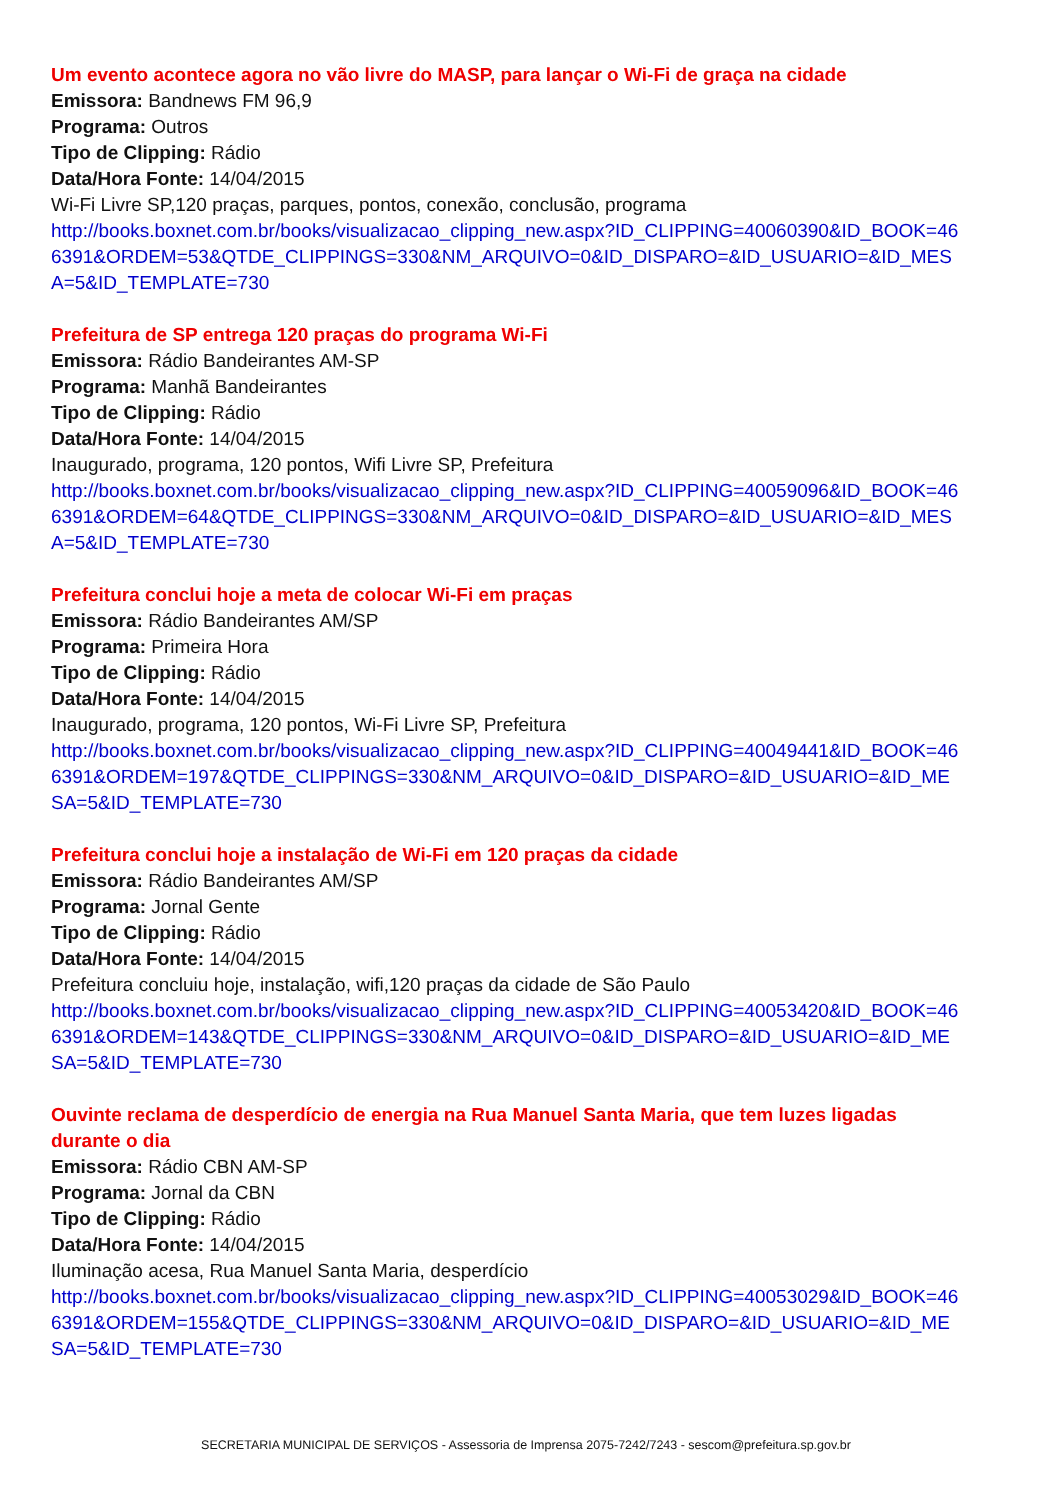Um evento acontece agora no vão livre do MASP, para lançar o Wi-Fi de graça na cidade
Emissora: Bandnews FM 96,9
Programa: Outros
Tipo de Clipping: Rádio
Data/Hora Fonte: 14/04/2015
Wi-Fi Livre SP,120 praças, parques, pontos, conexão, conclusão, programa
http://books.boxnet.com.br/books/visualizacao_clipping_new.aspx?ID_CLIPPING=40060390&ID_BOOK=466391&ORDEM=53&QTDE_CLIPPINGS=330&NM_ARQUIVO=0&ID_DISPARO=&ID_USUARIO=&ID_MESA=5&ID_TEMPLATE=730
Prefeitura de SP entrega 120 praças do programa Wi-Fi
Emissora: Rádio Bandeirantes AM-SP
Programa: Manhã Bandeirantes
Tipo de Clipping: Rádio
Data/Hora Fonte: 14/04/2015
Inaugurado, programa, 120 pontos, Wifi Livre SP, Prefeitura
http://books.boxnet.com.br/books/visualizacao_clipping_new.aspx?ID_CLIPPING=40059096&ID_BOOK=466391&ORDEM=64&QTDE_CLIPPINGS=330&NM_ARQUIVO=0&ID_DISPARO=&ID_USUARIO=&ID_MESA=5&ID_TEMPLATE=730
Prefeitura conclui hoje a meta de colocar Wi-Fi em praças
Emissora: Rádio Bandeirantes AM/SP
Programa: Primeira Hora
Tipo de Clipping: Rádio
Data/Hora Fonte: 14/04/2015
Inaugurado, programa, 120 pontos, Wi-Fi Livre SP, Prefeitura
http://books.boxnet.com.br/books/visualizacao_clipping_new.aspx?ID_CLIPPING=40049441&ID_BOOK=466391&ORDEM=197&QTDE_CLIPPINGS=330&NM_ARQUIVO=0&ID_DISPARO=&ID_USUARIO=&ID_MESA=5&ID_TEMPLATE=730
Prefeitura conclui hoje a instalação de Wi-Fi em 120 praças da cidade
Emissora: Rádio Bandeirantes AM/SP
Programa: Jornal Gente
Tipo de Clipping: Rádio
Data/Hora Fonte: 14/04/2015
Prefeitura concluiu hoje, instalação, wifi,120 praças da cidade de São Paulo
http://books.boxnet.com.br/books/visualizacao_clipping_new.aspx?ID_CLIPPING=40053420&ID_BOOK=466391&ORDEM=143&QTDE_CLIPPINGS=330&NM_ARQUIVO=0&ID_DISPARO=&ID_USUARIO=&ID_MESA=5&ID_TEMPLATE=730
Ouvinte reclama de desperdício de energia na Rua Manuel Santa Maria, que tem luzes ligadas durante o dia
Emissora: Rádio CBN AM-SP
Programa: Jornal da CBN
Tipo de Clipping: Rádio
Data/Hora Fonte: 14/04/2015
Iluminação acesa, Rua Manuel Santa Maria, desperdício
http://books.boxnet.com.br/books/visualizacao_clipping_new.aspx?ID_CLIPPING=40053029&ID_BOOK=466391&ORDEM=155&QTDE_CLIPPINGS=330&NM_ARQUIVO=0&ID_DISPARO=&ID_USUARIO=&ID_MESA=5&ID_TEMPLATE=730
SECRETARIA MUNICIPAL DE SERVIÇOS - Assessoria de Imprensa 2075-7242/7243 - sescom@prefeitura.sp.gov.br